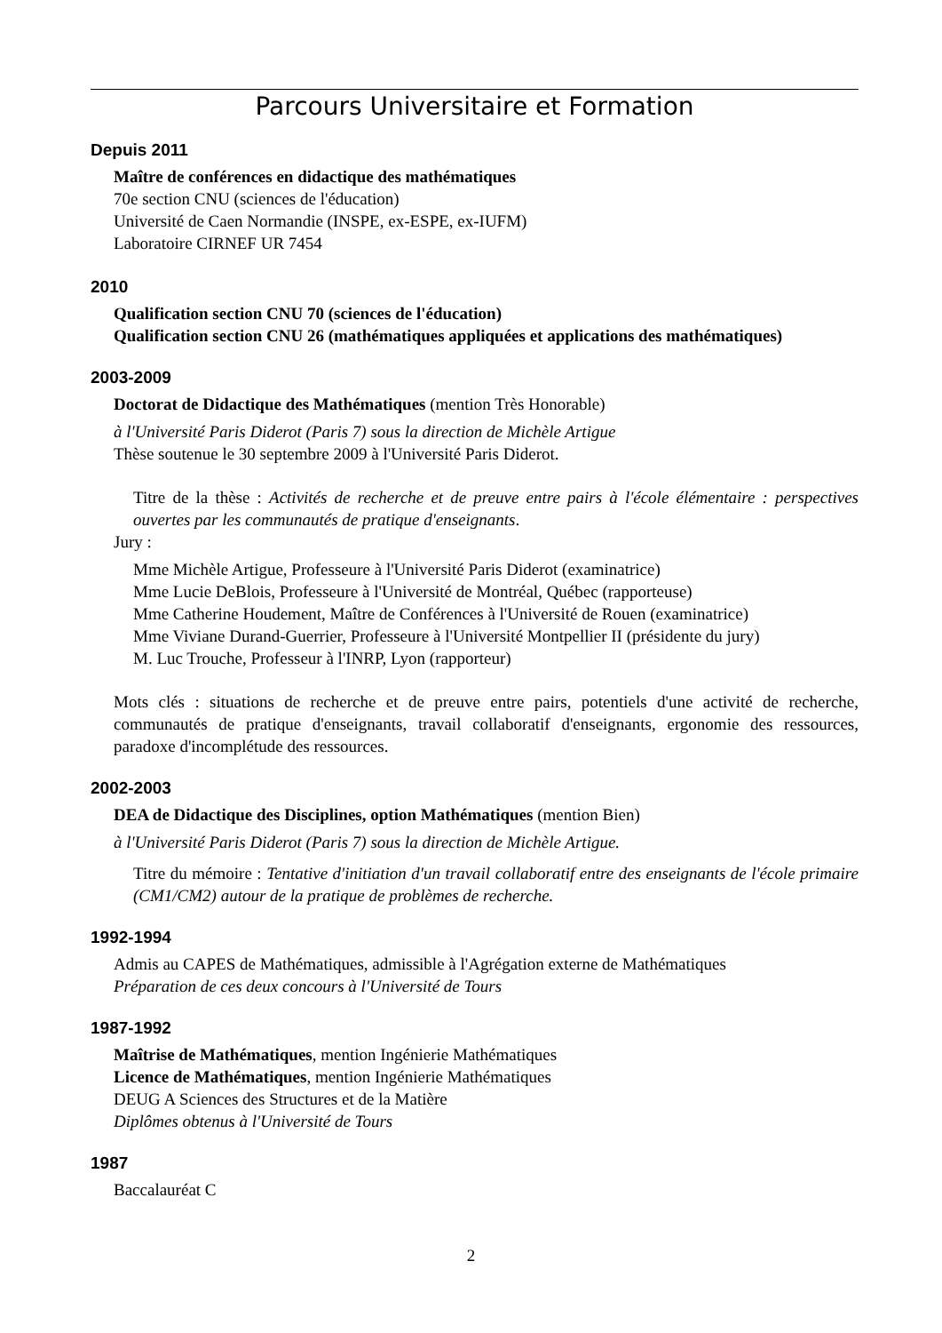Parcours Universitaire et Formation
Depuis 2011
Maître de conférences en didactique des mathématiques
70e section CNU (sciences de l'éducation)
Université de Caen Normandie (INSPE, ex-ESPE, ex-IUFM)
Laboratoire CIRNEF UR 7454
2010
Qualification section CNU 70 (sciences de l'éducation)
Qualification section CNU 26 (mathématiques appliquées et applications des mathématiques)
2003-2009
Doctorat de Didactique des Mathématiques (mention Très Honorable)
à l'Université Paris Diderot (Paris 7) sous la direction de Michèle Artigue
Thèse soutenue le 30 septembre 2009 à l'Université Paris Diderot.
Titre de la thèse : Activités de recherche et de preuve entre pairs à l'école élémentaire : perspectives ouvertes par les communautés de pratique d'enseignants.
Jury :
Mme Michèle Artigue, Professeure à l'Université Paris Diderot (examinatrice)
Mme Lucie DeBlois, Professeure à l'Université de Montréal, Québec (rapporteuse)
Mme Catherine Houdement, Maître de Conférences à l'Université de Rouen (examinatrice)
Mme Viviane Durand-Guerrier, Professeure à l'Université Montpellier II (présidente du jury)
M. Luc Trouche, Professeur à l'INRP, Lyon (rapporteur)
Mots clés : situations de recherche et de preuve entre pairs, potentiels d'une activité de recherche, communautés de pratique d'enseignants, travail collaboratif d'enseignants, ergonomie des ressources, paradoxe d'incomplétude des ressources.
2002-2003
DEA de Didactique des Disciplines, option Mathématiques (mention Bien)
à l'Université Paris Diderot (Paris 7) sous la direction de Michèle Artigue.
Titre du mémoire : Tentative d'initiation d'un travail collaboratif entre des enseignants de l'école primaire (CM1/CM2) autour de la pratique de problèmes de recherche.
1992-1994
Admis au CAPES de Mathématiques, admissible à l'Agrégation externe de Mathématiques
Préparation de ces deux concours à l'Université de Tours
1987-1992
Maîtrise de Mathématiques, mention Ingénierie Mathématiques
Licence de Mathématiques, mention Ingénierie Mathématiques
DEUG A Sciences des Structures et de la Matière
Diplômes obtenus à l'Université de Tours
1987
Baccalauréat C
2